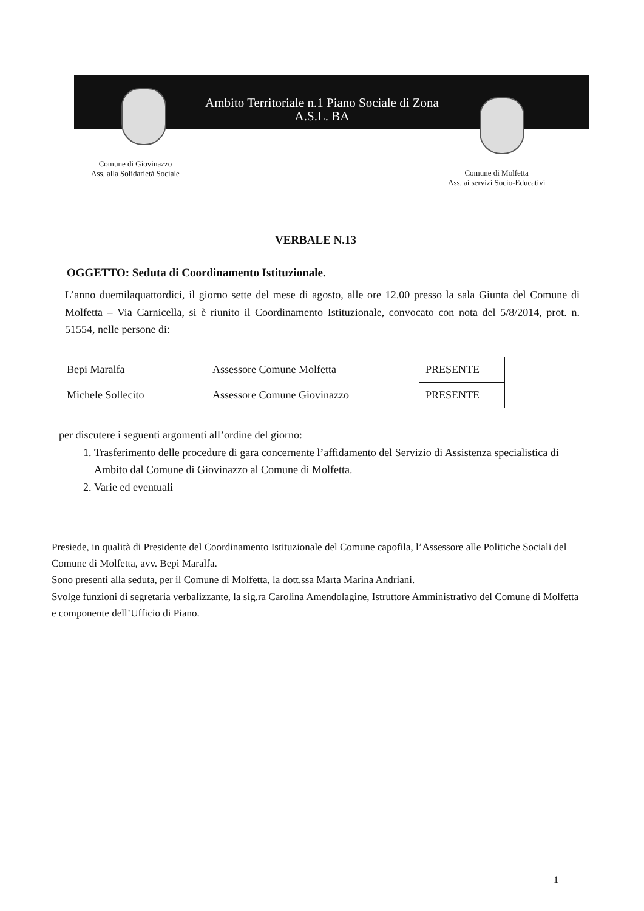Ambito Territoriale n.1 Piano Sociale di Zona
A.S.L. BA
Comune di Giovinazzo
Ass. alla Solidarietà Sociale
Comune di Molfetta
Ass. ai servizi Socio-Educativi
VERBALE N.13
OGGETTO: Seduta di Coordinamento Istituzionale.
L’anno duemilaquattordici, il giorno sette del mese di agosto, alle ore 12.00 presso la sala Giunta del Comune di Molfetta – Via Carnicella, si è riunito il Coordinamento Istituzionale, convocato con nota del 5/8/2014, prot. n. 51554, nelle persone di:
| Bepi Maralfa | Assessore Comune Molfetta | PRESENTE |
| Michele Sollecito | Assessore Comune Giovinazzo | PRESENTE |
per discutere i seguenti argomenti all’ordine del giorno:
1. Trasferimento delle procedure di gara concernente l’affidamento del Servizio di Assistenza specialistica di Ambito dal Comune di Giovinazzo al Comune di Molfetta.
2. Varie ed eventuali
Presiede, in qualità di Presidente del Coordinamento Istituzionale del Comune capofila, l’Assessore alle Politiche Sociali del Comune di Molfetta, avv. Bepi Maralfa.
Sono presenti alla seduta, per il Comune di Molfetta, la dott.ssa Marta Marina Andriani.
Svolge funzioni di segretaria verbalizzante, la sig.ra Carolina Amendolagine, Istruttore Amministrativo del Comune di Molfetta e componente dell’Ufficio di Piano.
1